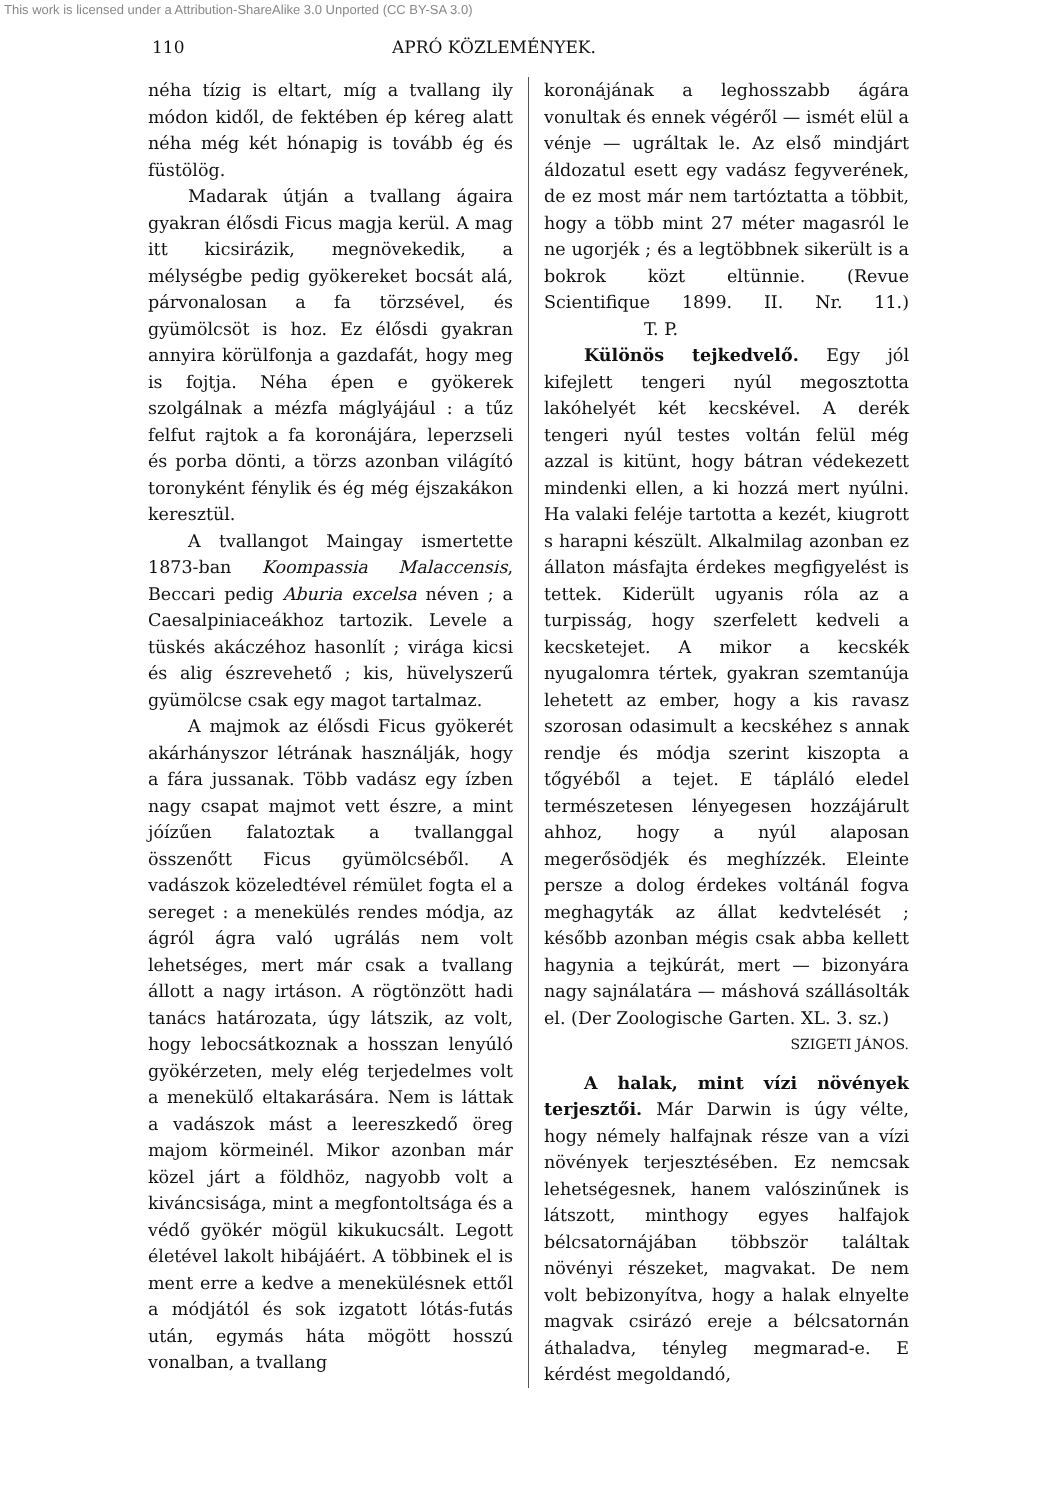This work is licensed under a Attribution-ShareAlike 3.0 Unported (CC BY-SA 3.0)
110 APRÓ KÖZLEMÉNYEK.
néha tízig is eltart, míg a tvallang ily módon kidől, de fektében ép kéreg alatt néha még két hónapig is tovább ég és füstölög.
Madarak útján a tvallang ágaira gyakran élősdi Ficus magja kerül. A mag itt kicsirázik, megnövekedik, a mélységbe pedig gyökereket bocsát alá, párvonalosan a fa törzsével, és gyümölcsöt is hoz. Ez élősdi gyakran annyira körülfonja a gazdafát, hogy meg is fojtja. Néha épen e gyökerek szolgálnak a mézfa máglyájául : a tűz felfut rajtok a fa koronájára, leperzseli és porba dönti, a törzs azonban világító toronyként fénylik és ég még éjszakákon keresztül.
A tvallangot Maingay ismertette 1873-ban Koompassia Malaccensis, Beccari pedig Aburia excelsa néven ; a Caesalpiniaceákhoz tartozik. Levele a tüskés akáczéhoz hasonlít ; virága kicsi és alig észrevehető ; kis, hüvelyszerű gyümölcse csak egy magot tartalmaz.
A majmok az élősdi Ficus gyökerét akárhányszor létrának használják, hogy a fára jussanak. Több vadász egy ízben nagy csapat majmot vett észre, a mint jóízűen falatoztak a tvallanggal összenőtt Ficus gyümölcséből. A vadászok közeledtével rémület fogta el a sereget : a menekülés rendes módja, az ágról ágra való ugrálás nem volt lehetséges, mert már csak a tvallang állott a nagy irtáson. A rögtönzött hadi tanács határozata, úgy látszik, az volt, hogy lebocsátkoznak a hosszan lenyúló gyökérzeten, mely elég terjedelmes volt a menekülő eltakarására. Nem is láttak a vadászok mást a leereszkedő öreg majom körmeinél. Mikor azonban már közel járt a földhöz, nagyobb volt a kiváncsisága, mint a megfontoltsága és a védő gyökér mögül kikukucsált. Legott életével lakolt hibájáért. A többinek el is ment erre a kedve a menekülésnek ettől a módjától és sok izgatott lótás-futás után, egymás háta mögött hosszú vonalban, a tvallang
koronájának a leghosszabb ágára vonultak és ennek végéről — ismét elül a vénje — ugráltak le. Az első mindjárt áldozatul esett egy vadász fegyverének, de ez most már nem tartóztatta a többit, hogy a több mint 27 méter magasról le ne ugorjék ; és a legtöbbnek sikerült is a bokrok közt eltünnie. (Revue Scientifique 1899. II. Nr. 11.) T. P.
Különös tejkedvelő. Egy jól kifejlett tengeri nyúl megosztotta lakóhelyét két kecskével. A derék tengeri nyúl testes voltán felül még azzal is kitünt, hogy bátran védekezett mindenki ellen, a ki hozzá mert nyúlni. Ha valaki feléje tartotta a kezét, kiugrott s harapni készült. Alkalmilag azonban ez állaton másfajta érdekes megfigyelést is tettek. Kiderült ugyanis róla az a turpisság, hogy szerfelett kedveli a kecsketejet. A mikor a kecskék nyugalomra tértek, gyakran szemtanúja lehetett az ember, hogy a kis ravasz szorosan odasimult a kecskéhez s annak rendje és módja szerint kiszopta a tőgyéből a tejet. E tápláló eledel természetesen lényegesen hozzájárult ahhoz, hogy a nyúl alaposan megerősödjék és meghízzék. Eleinte persze a dolog érdekes voltánál fogva meghagyták az állat kedvtelését ; később azonban mégis csak abba kellett hagynia a tejkúrát, mert — bizonyára nagy sajnálatára — máshová szállásolták el. (Der Zoologische Garten. XL. 3. sz.)
SZIGETI JÁNOS.
A halak, mint vízi növények terjesztői. Már Darwin is úgy vélte, hogy némely halfajnak része van a vízi növények terjesztésében. Ez nemcsak lehetségesnek, hanem valószinűnek is látszott, minthogy egyes halfajok bélcsatornájában többször találtak növényi részeket, magvakat. De nem volt bebizonyítva, hogy a halak elnyelte magvak csirázó ereje a bélcsatornán áthaladva, tényleg megmarad-e. E kérdést megoldandó,